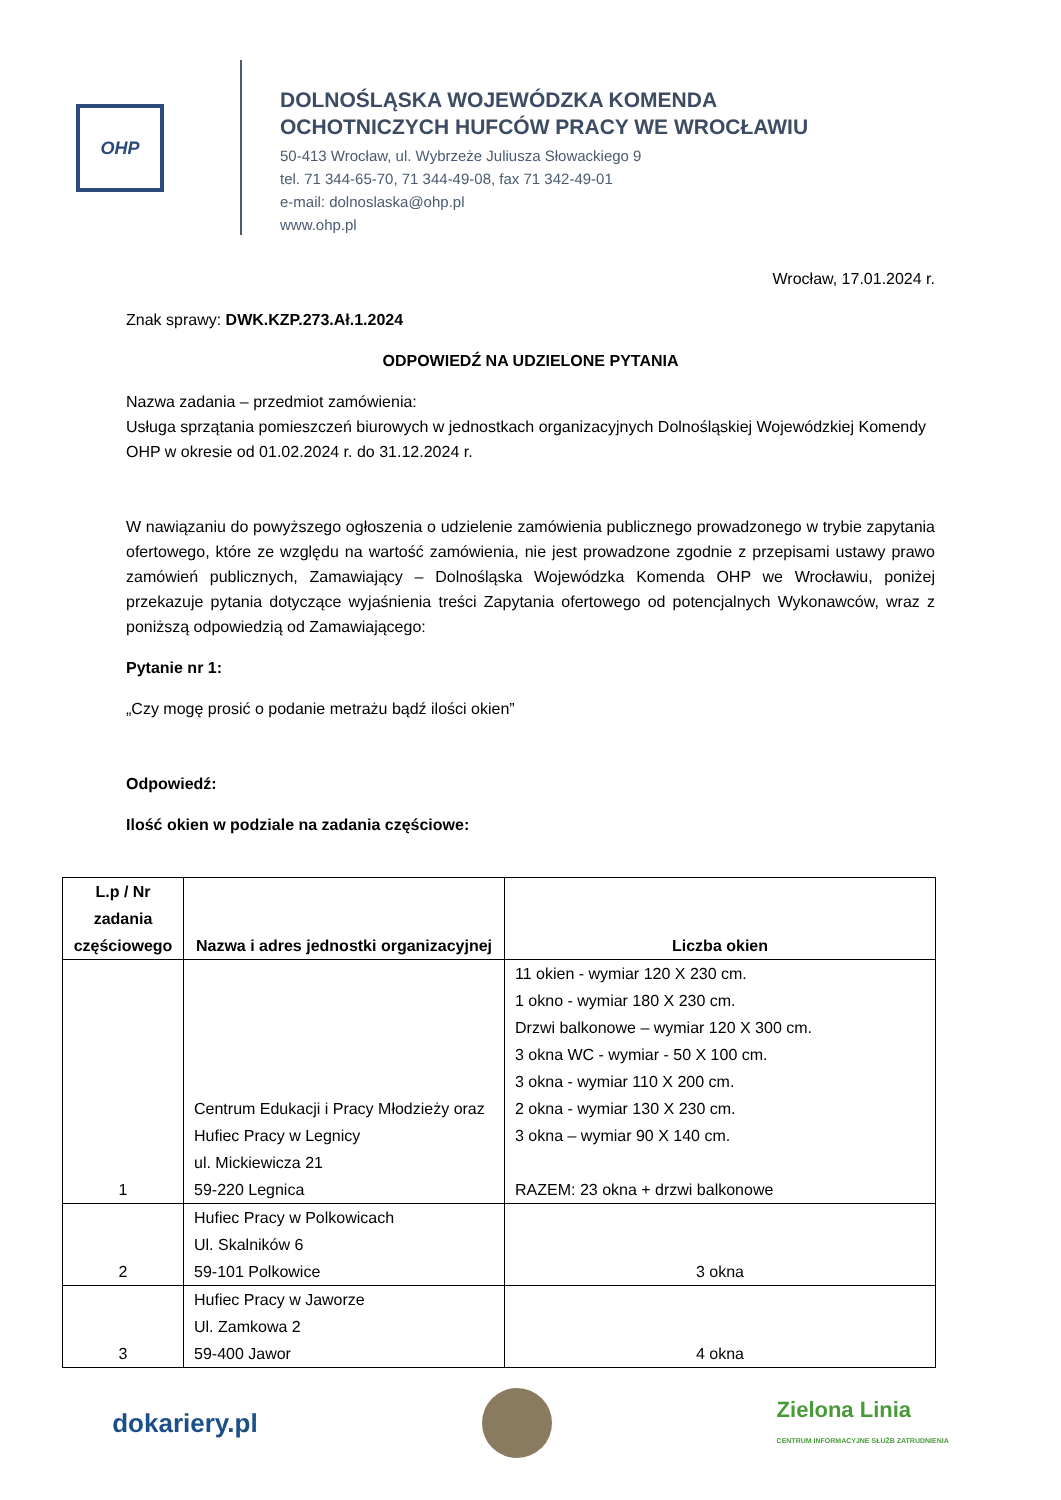OHP
DOLNOŚLĄSKA WOJEWÓDZKA KOMENDA
OCHOTNICZYCH HUFCÓW PRACY WE WROCŁAWIU
50-413 Wrocław, ul. Wybrzeże Juliusza Słowackiego 9
tel. 71 344-65-70, 71 344-49-08, fax 71 342-49-01
e-mail: dolnoslaska@ohp.pl
www.ohp.pl
Wrocław, 17.01.2024 r.
Znak sprawy: DWK.KZP.273.Ał.1.2024
ODPOWIEDŹ NA UDZIELONE PYTANIA
Nazwa zadania – przedmiot zamówienia:
Usługa sprzątania pomieszczeń biurowych w jednostkach organizacyjnych Dolnośląskiej Wojewódzkiej Komendy OHP w okresie od 01.02.2024 r. do 31.12.2024 r.
W nawiązaniu do powyższego ogłoszenia o udzielenie zamówienia publicznego prowadzonego w trybie zapytania ofertowego, które ze względu na wartość zamówienia, nie jest prowadzone zgodnie z przepisami ustawy prawo zamówień publicznych, Zamawiający – Dolnośląska Wojewódzka Komenda OHP we Wrocławiu, poniżej przekazuje pytania dotyczące wyjaśnienia treści Zapytania ofertowego od potencjalnych Wykonawców, wraz z poniższą odpowiedzią od Zamawiającego:
Pytanie nr 1:
„Czy mogę prosić o podanie metrażu bądź ilości okien”
Odpowiedź:
Ilość okien w podziale na zadania częściowe:
| L.p / Nr zadania częściowego | Nazwa i adres jednostki organizacyjnej | Liczba okien |
| --- | --- | --- |
| 1 | Centrum Edukacji i Pracy Młodzieży oraz Hufiec Pracy w Legnicy ul. Mickiewicza 21 59-220 Legnica | 11 okien - wymiar 120 X 230 cm. 1 okno - wymiar 180 X 230 cm. Drzwi balkonowe – wymiar 120 X 300 cm. 3 okna WC - wymiar - 50 X 100 cm. 3 okna - wymiar 110 X 200 cm. 2 okna - wymiar 130 X 230 cm. 3 okna – wymiar 90 X 140 cm. RAZEM: 23 okna + drzwi balkonowe |
| 2 | Hufiec Pracy w Polkowicach Ul. Skalników 6 59-101 Polkowice | 3 okna |
| 3 | Hufiec Pracy w Jaworze Ul. Zamkowa 2 59-400 Jawor | 4 okna |
dokariery.pl Zielona Linia
CENTRUM INFORMACYJNE SŁUŻB ZATRUDNIENIA